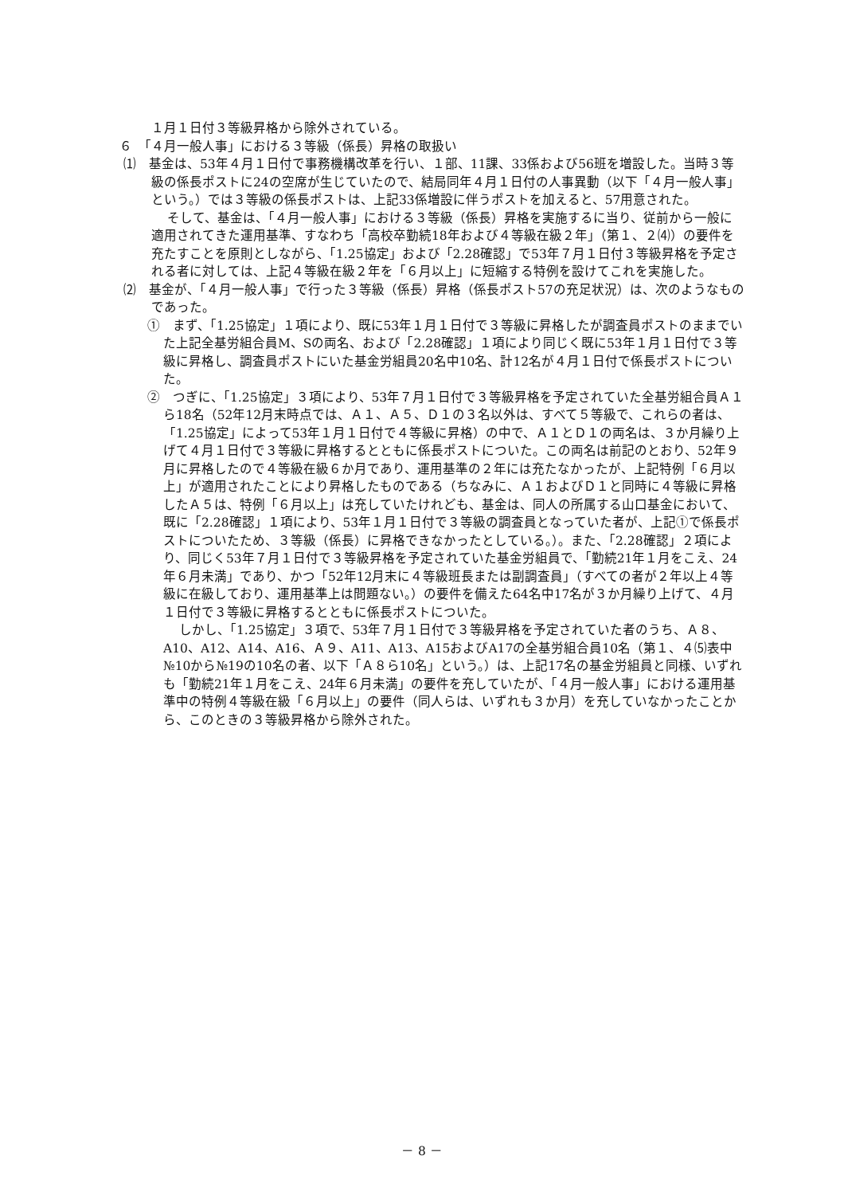１月１日付３等級昇格から除外されている。
６　「４月一般人事」における３等級（係長）昇格の取扱い
⑴　基金は、53年４月１日付で事務機構改革を行い、１部、11課、33係および56班を増設した。当時３等級の係長ポストに24の空席が生じていたので、結局同年４月１日付の人事異動（以下「４月一般人事」という。）では３等級の係長ポストは、上記33係増設に伴うポストを加えると、57用意された。
そして、基金は、「４月一般人事」における３等級（係長）昇格を実施するに当り、従前から一般に適用されてきた運用基準、すなわち「高校卒勤続18年および４等級在級２年」（第１、２⑷）の要件を充たすことを原則としながら、「1.25協定」および「2.28確認」で53年７月１日付３等級昇格を予定される者に対しては、上記４等級在級２年を「６月以上」に短縮する特例を設けてこれを実施した。
⑵　基金が、「４月一般人事」で行った３等級（係長）昇格（係長ポスト57の充足状況）は、次のようなものであった。
①　まず、「1.25協定」１項により、既に53年１月１日付で３等級に昇格したが調査員ポストのままでいた上記全基労組合員M、Sの両名、および「2.28確認」１項により同じく既に53年１月１日付で３等級に昇格し、調査員ポストにいた基金労組員20名中10名、計12名が４月１日付で係長ポストについた。
②　つぎに、「1.25協定」３項により、53年７月１日付で３等級昇格を予定されていた全基労組合員Ａ１ら18名（52年12月末時点では、Ａ１、Ａ５、Ｄ１の３名以外は、すべて５等級で、これらの者は、「1.25協定」によって53年１月１日付で４等級に昇格）の中で、Ａ１とＤ１の両名は、３か月繰り上げて４月１日付で３等級に昇格するとともに係長ポストについた。この両名は前記のとおり、52年９月に昇格したので４等級在級６か月であり、運用基準の２年には充たなかったが、上記特例「６月以上」が適用されたことにより昇格したものである（ちなみに、Ａ１およびＤ１と同時に４等級に昇格したＡ５は、特例「６月以上」は充していたけれども、基金は、同人の所属する山口基金において、既に「2.28確認」１項により、53年１月１日付で３等級の調査員となっていた者が、上記①で係長ポストについたため、３等級（係長）に昇格できなかったとしている。）。また、「2.28確認」２項により、同じく53年７月１日付で３等級昇格を予定されていた基金労組員で、「勤続21年１月をこえ、24年６月未満」であり、かつ「52年12月末に４等級班長または副調査員」（すべての者が２年以上４等級に在級しており、運用基準上は問題ない。）の要件を備えた64名中17名が３か月繰り上げて、４月１日付で３等級に昇格するとともに係長ポストについた。
しかし、「1.25協定」３項で、53年７月１日付で３等級昇格を予定されていた者のうち、Ａ８、A10、A12、A14、A16、Ａ９、A11、A13、A15およびA17の全基労組合員10名（第１、４⑸表中№10から№19の10名の者、以下「Ａ８ら10名」という。）は、上記17名の基金労組員と同様、いずれも「勤続21年１月をこえ、24年６月未満」の要件を充していたが、「４月一般人事」における運用基準中の特例４等級在級「６月以上」の要件（同人らは、いずれも３か月）を充していなかったことから、このときの３等級昇格から除外された。
－ 8 －